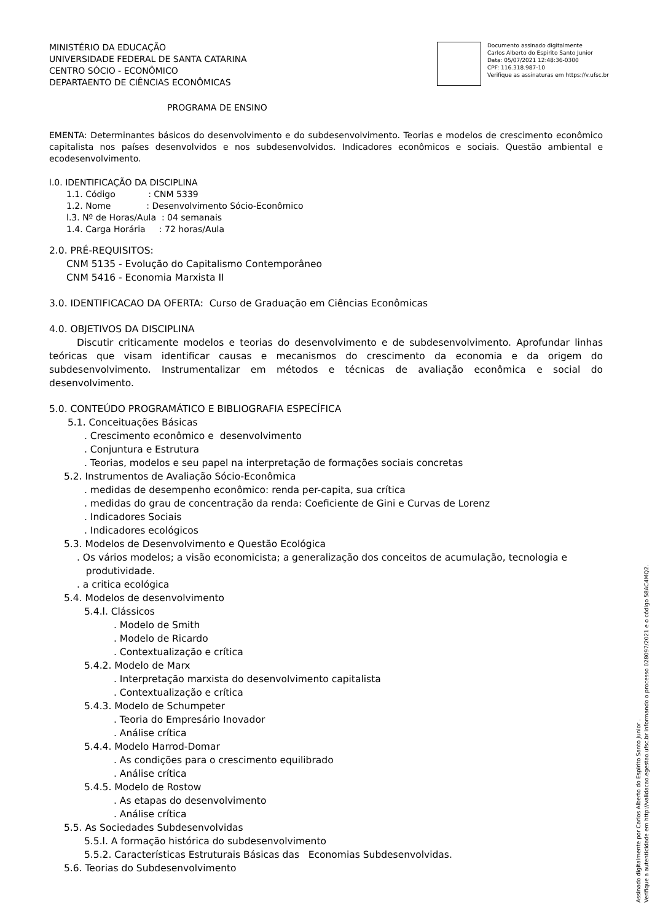MINISTÉRIO DA EDUCAÇÃO
UNIVERSIDADE FEDERAL DE SANTA CATARINA
CENTRO SÓCIO - ECONÔMICO
DEPARTAENTO DE CIÊNCIAS ECONÔMICAS
Documento assinado digitalmente
Carlos Alberto do Espirito Santo Junior
Data: 05/07/2021 12:48:36-0300
CPF: 116.318.987-10
Verifique as assinaturas em https://v.ufsc.br
PROGRAMA DE ENSINO
EMENTA: Determinantes básicos do desenvolvimento e do subdesenvolvimento. Teorias e modelos de crescimento econômico capitalista nos países desenvolvidos e nos subdesenvolvidos. Indicadores econômicos e sociais. Questão ambiental e ecodesenvolvimento.
l.0. IDENTIFICAÇÃO DA DISCIPLINA
1.1. Código : CNM 5339
1.2. Nome : Desenvolvimento Sócio-Econômico
l.3. Nº de Horas/Aula : 04 semanais
1.4. Carga Horária : 72 horas/Aula
2.0. PRÉ-REQUISITOS:
CNM 5135 - Evolução do Capitalismo Contemporâneo
CNM 5416 - Economia Marxista II
3.0. IDENTIFICACAO DA OFERTA: Curso de Graduação em Ciências Econômicas
4.0. OBJETIVOS DA DISCIPLINA
Discutir criticamente modelos e teorias do desenvolvimento e de subdesenvolvimento. Aprofundar linhas teóricas que visam identificar causas e mecanismos do crescimento da economia e da origem do subdesenvolvimento. Instrumentalizar em métodos e técnicas de avaliação econômica e social do desenvolvimento.
5.0. CONTEÚDO PROGRAMÁTICO E BIBLIOGRAFIA ESPECÍFICA
5.1. Conceituações Básicas
. Crescimento econômico e desenvolvimento
. Conjuntura e Estrutura
. Teorias, modelos e seu papel na interpretação de formações sociais concretas
5.2. Instrumentos de Avaliação Sócio-Econômica
. medidas de desempenho econômico: renda per-capita, sua crítica
. medidas do grau de concentração da renda: Coeficiente de Gini e Curvas de Lorenz
. Indicadores Sociais
. Indicadores ecológicos
5.3. Modelos de Desenvolvimento e Questão Ecológica
. Os vários modelos; a visão economicista; a generalização dos conceitos de acumulação, tecnologia e
produtividade.
. a critica ecológica
5.4. Modelos de desenvolvimento
5.4.l. Clássicos
. Modelo de Smith
. Modelo de Ricardo
. Contextualização e crítica
5.4.2. Modelo de Marx
. Interpretação marxista do desenvolvimento capitalista
. Contextualização e crítica
5.4.3. Modelo de Schumpeter
. Teoria do Empresário Inovador
. Análise crítica
5.4.4. Modelo Harrod-Domar
. As condições para o crescimento equilibrado
. Análise crítica
5.4.5. Modelo de Rostow
. As etapas do desenvolvimento
. Análise crítica
5.5. As Sociedades Subdesenvolvidas
5.5.l. A formação histórica do subdesenvolvimento
5.5.2. Características Estruturais Básicas das Economias Subdesenvolvidas.
5.6. Teorias do Subdesenvolvimento
Assinado digitalmente por Carlos Alberto do Espirito Santo Junior .
Verifique a autenticidade em http://validacao.egestao.ufsc.br informando o processo 028097/2021 e o código 58AC4MQ2.